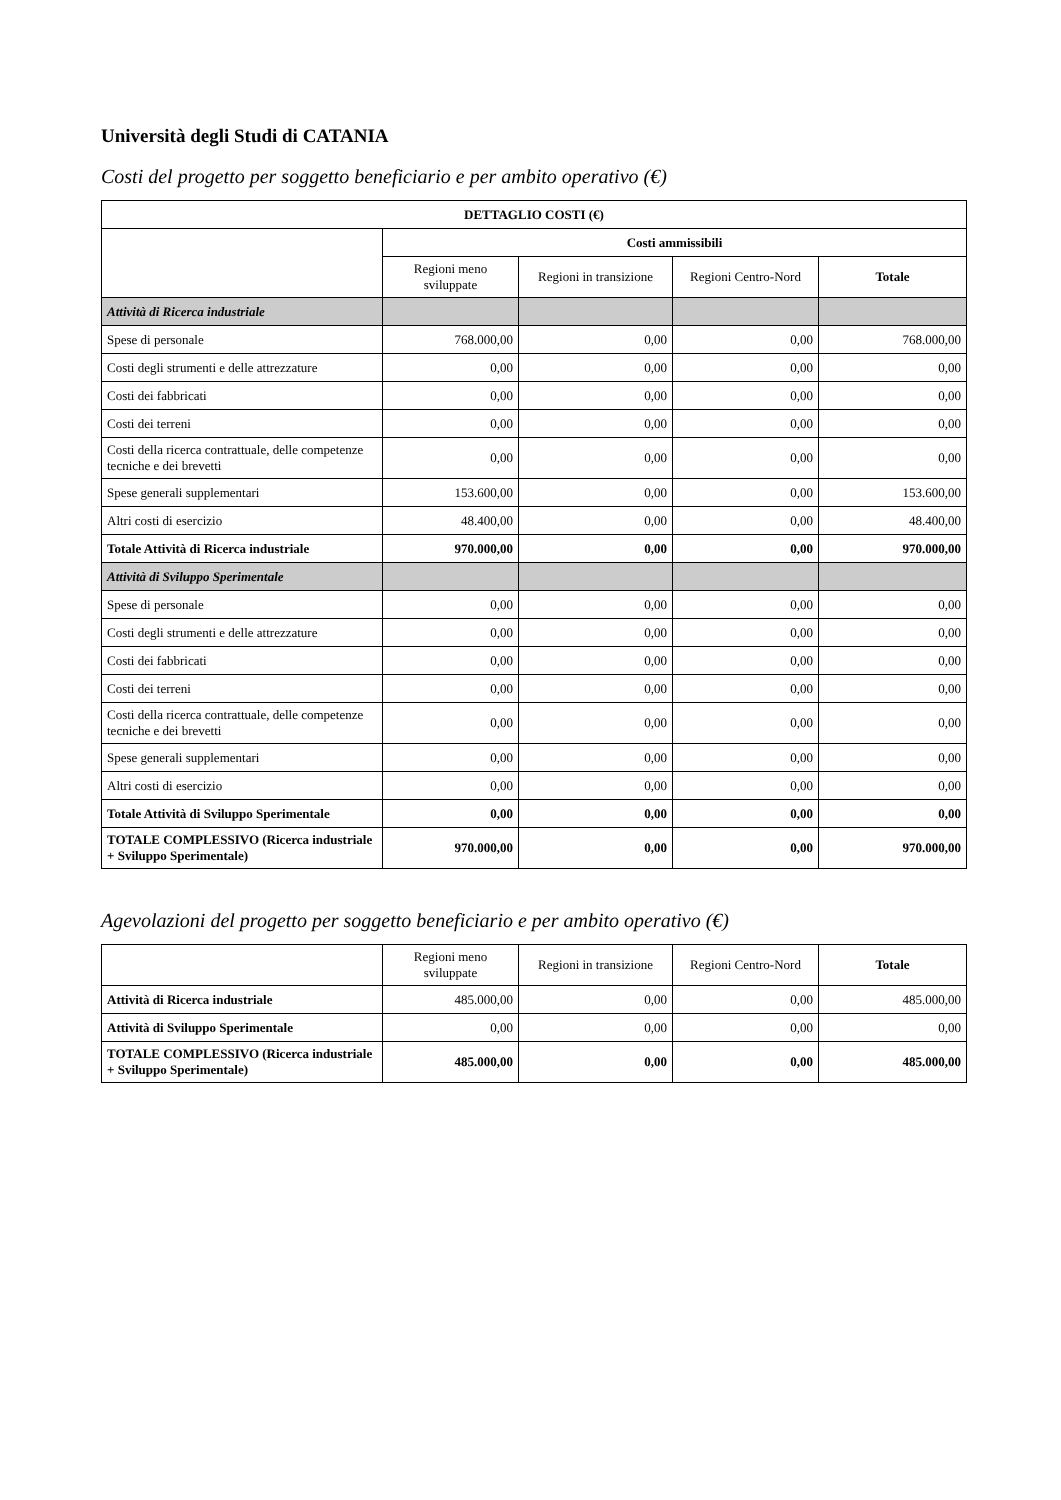Università degli Studi di CATANIA
Costi del progetto per soggetto beneficiario e per ambito operativo (€)
| DETTAGLIO COSTI (€) | | | | |
| --- | --- | --- | --- | --- |
| | Costi ammissibili | | | |
| | Regioni meno sviluppate | Regioni in transizione | Regioni Centro-Nord | Totale |
| Attività di Ricerca industriale | | | | |
| Spese di personale | 768.000,00 | 0,00 | 0,00 | 768.000,00 |
| Costi degli strumenti e delle attrezzature | 0,00 | 0,00 | 0,00 | 0,00 |
| Costi dei fabbricati | 0,00 | 0,00 | 0,00 | 0,00 |
| Costi dei terreni | 0,00 | 0,00 | 0,00 | 0,00 |
| Costi della ricerca contrattuale, delle competenze tecniche e dei brevetti | 0,00 | 0,00 | 0,00 | 0,00 |
| Spese generali supplementari | 153.600,00 | 0,00 | 0,00 | 153.600,00 |
| Altri costi di esercizio | 48.400,00 | 0,00 | 0,00 | 48.400,00 |
| Totale Attività di Ricerca industriale | 970.000,00 | 0,00 | 0,00 | 970.000,00 |
| Attività di Sviluppo Sperimentale | | | | |
| Spese di personale | 0,00 | 0,00 | 0,00 | 0,00 |
| Costi degli strumenti e delle attrezzature | 0,00 | 0,00 | 0,00 | 0,00 |
| Costi dei fabbricati | 0,00 | 0,00 | 0,00 | 0,00 |
| Costi dei terreni | 0,00 | 0,00 | 0,00 | 0,00 |
| Costi della ricerca contrattuale, delle competenze tecniche e dei brevetti | 0,00 | 0,00 | 0,00 | 0,00 |
| Spese generali supplementari | 0,00 | 0,00 | 0,00 | 0,00 |
| Altri costi di esercizio | 0,00 | 0,00 | 0,00 | 0,00 |
| Totale Attività di Sviluppo Sperimentale | 0,00 | 0,00 | 0,00 | 0,00 |
| TOTALE COMPLESSIVO (Ricerca industriale + Sviluppo Sperimentale) | 970.000,00 | 0,00 | 0,00 | 970.000,00 |
Agevolazioni del progetto per soggetto beneficiario e per ambito operativo (€)
| | Regioni meno sviluppate | Regioni in transizione | Regioni Centro-Nord | Totale |
| --- | --- | --- | --- | --- |
| Attività di Ricerca industriale | 485.000,00 | 0,00 | 0,00 | 485.000,00 |
| Attività di Sviluppo Sperimentale | 0,00 | 0,00 | 0,00 | 0,00 |
| TOTALE COMPLESSIVO (Ricerca industriale + Sviluppo Sperimentale) | 485.000,00 | 0,00 | 0,00 | 485.000,00 |